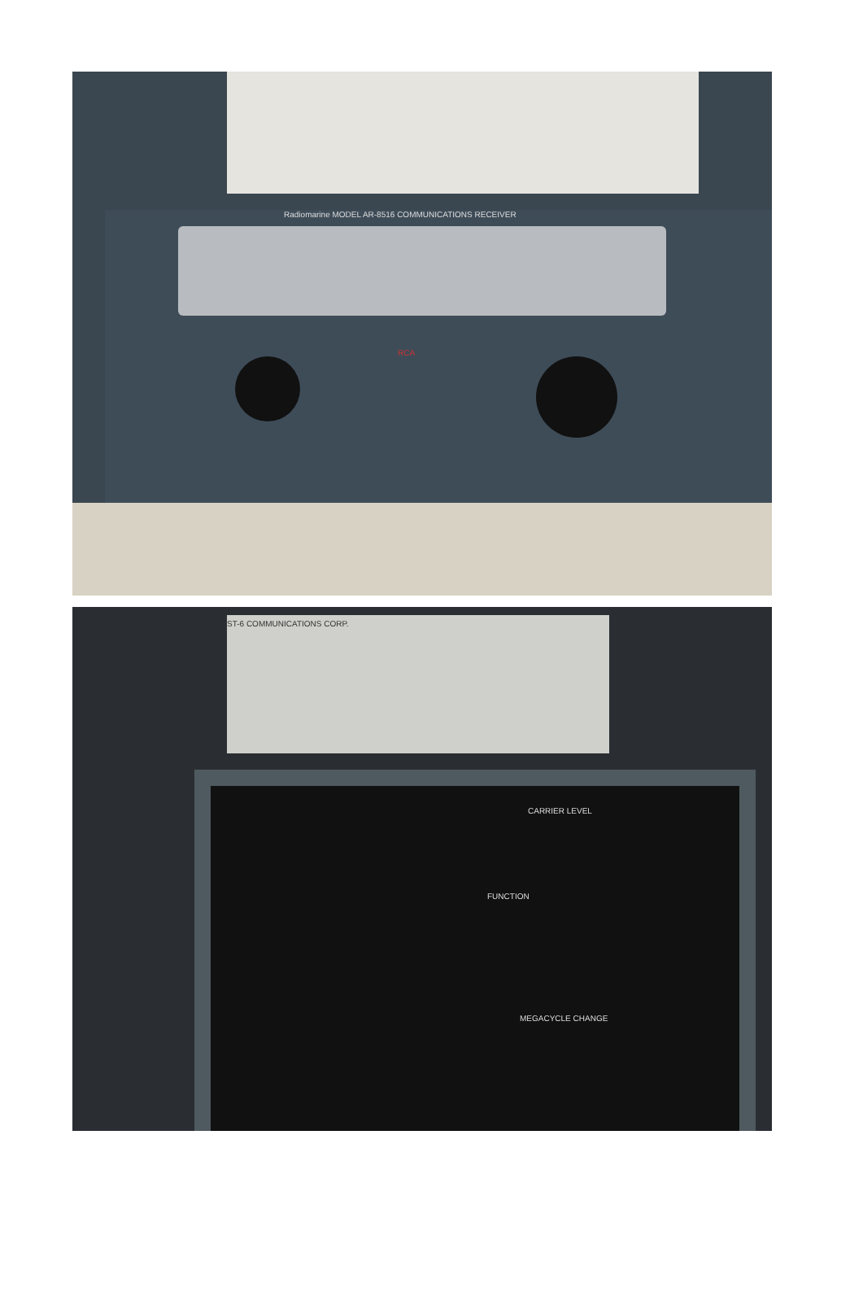Radiomarine MODEL AR-8516 COMMUNICATIONS RECEIVER
RCA
ST-6 COMMUNICATIONS CORP.
CARRIER LEVEL
FUNCTION
MEGACYCLE CHANGE